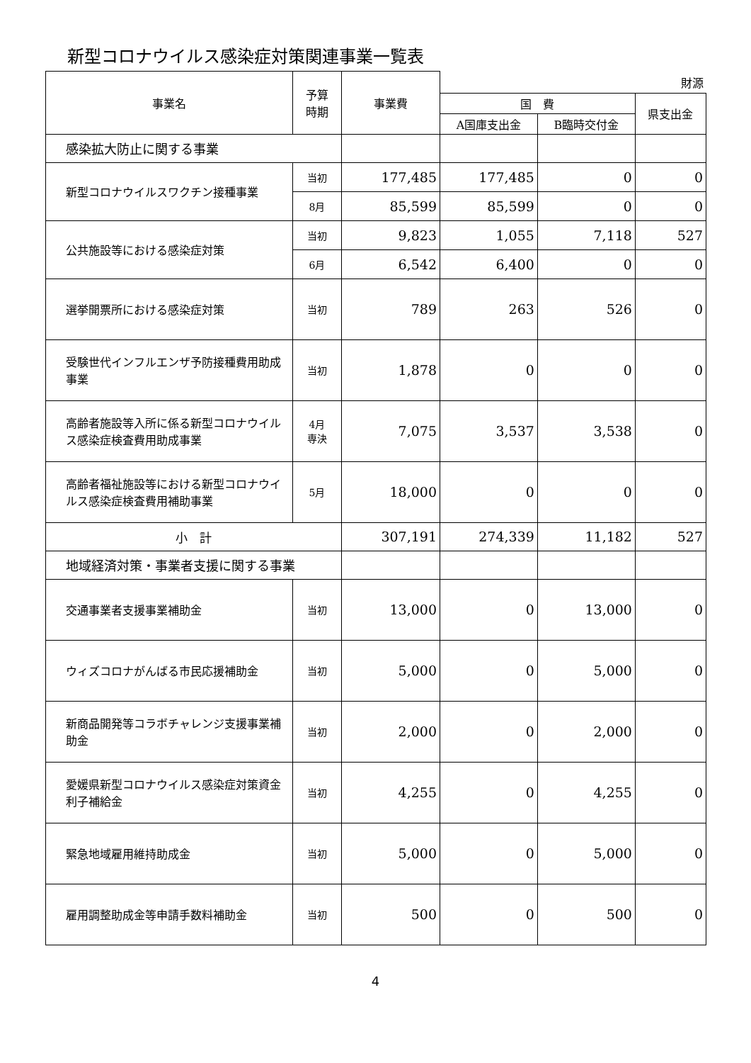新型コロナウイルス感染症対策関連事業一覧表
| 事業名 | 予算 時期 | 事業費 | 財源 | | |
| --- | --- | --- | --- | --- | --- |
| | | | 国 費 | | 県支出金 |
| | | | A国庫支出金 | B臨時交付金 | |
| 感染拡大防止に関する事業 | | | | | |
| 新型コロナウイルスワクチン接種事業 | 当初 | 177,485 | 177,485 | 0 | 0 |
| | 8月 | 85,599 | 85,599 | 0 | 0 |
| 公共施設等における感染症対策 | 当初 | 9,823 | 1,055 | 7,118 | 527 |
| | 6月 | 6,542 | 6,400 | 0 | 0 |
| 選挙開票所における感染症対策 | 当初 | 789 | 263 | 526 | 0 |
| 受験世代インフルエンザ予防接種費用助成事業 | 当初 | 1,878 | 0 | 0 | 0 |
| 高齢者施設等入所に係る新型コロナウイルス感染症検査費用助成事業 | 4月 専決 | 7,075 | 3,537 | 3,538 | 0 |
| 高齢者福祉施設等における新型コロナウイルス感染症検査費用補助事業 | 5月 | 18,000 | 0 | 0 | 0 |
| 小 計 | | 307,191 | 274,339 | 11,182 | 527 |
| 地域経済対策・事業者支援に関する事業 | | | | | |
| 交通事業者支援事業補助金 | 当初 | 13,000 | 0 | 13,000 | 0 |
| ウィズコロナがんばる市民応援補助金 | 当初 | 5,000 | 0 | 5,000 | 0 |
| 新商品開発等コラボチャレンジ支援事業補助金 | 当初 | 2,000 | 0 | 2,000 | 0 |
| 愛媛県新型コロナウイルス感染症対策資金利子補給金 | 当初 | 4,255 | 0 | 4,255 | 0 |
| 緊急地域雇用維持助成金 | 当初 | 5,000 | 0 | 5,000 | 0 |
| 雇用調整助成金等申請手数料補助金 | 当初 | 500 | 0 | 500 | 0 |
4